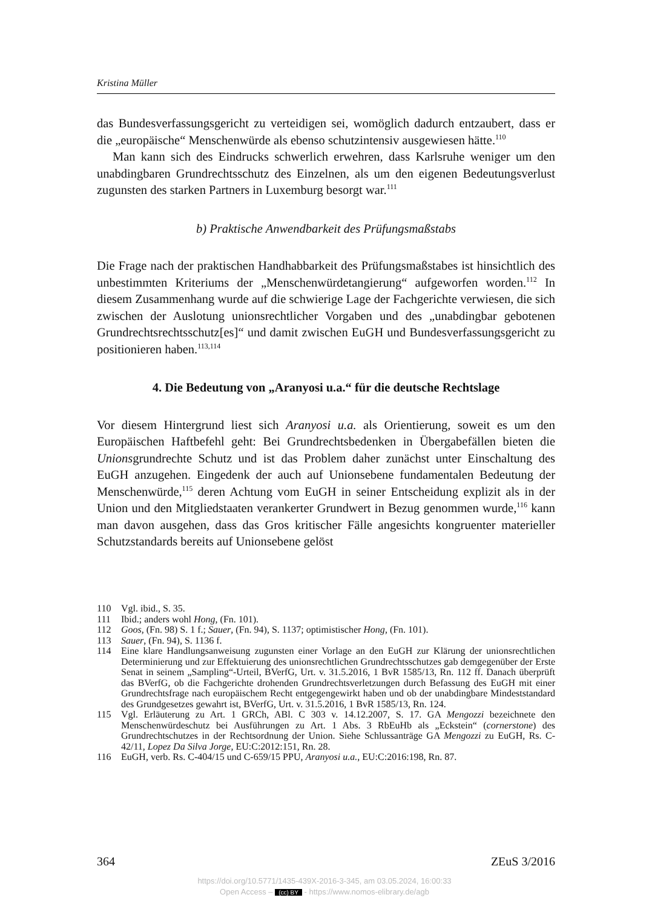Kristina Müller
das Bundesverfassungsgericht zu verteidigen sei, womöglich dadurch entzaubert, dass er die „europäische“ Menschenwürde als ebenso schutzintensiv ausgewiesen hätte.<sup>110</sup>
Man kann sich des Eindrucks schwerlich erwehren, dass Karlsruhe weniger um den unabdingbaren Grundrechtsschutz des Einzelnen, als um den eigenen Bedeutungsverlust zugunsten des starken Partners in Luxemburg besorgt war.<sup>111</sup>
b) Praktische Anwendbarkeit des Prüfungsmaßstabs
Die Frage nach der praktischen Handhabbarkeit des Prüfungsmaßstabes ist hinsichtlich des unbestimmten Kriteriums der „Menschenwürdetangierung“ aufgeworfen worden.<sup>112</sup> In diesem Zusammenhang wurde auf die schwierige Lage der Fachgerichte verwiesen, die sich zwischen der Auslotung unionsrechtlicher Vorgaben und des „unabdingbar gebotenen Grundrechtsrechtsschutz[es]“ und damit zwischen EuGH und Bundesverfassungsgericht zu positionieren haben.<sup>113,114</sup>
4. Die Bedeutung von „Aranyosi u.a.“ für die deutsche Rechtslage
Vor diesem Hintergrund liest sich Aranyosi u.a. als Orientierung, soweit es um den Europäischen Haftbefehl geht: Bei Grundrechtsbedenken in Übergabefällen bieten die Unionsgrundrechte Schutz und ist das Problem daher zunächst unter Einschaltung des EuGH anzugehen. Eingedenk der auch auf Unionsebene fundamentalen Bedeutung der Menschenwürde,<sup>115</sup> deren Achtung vom EuGH in seiner Entscheidung explizit als in der Union und den Mitgliedstaaten verankerter Grundwert in Bezug genommen wurde,<sup>116</sup> kann man davon ausgehen, dass das Gros kritischer Fälle angesichts kongruenter materieller Schutzstandards bereits auf Unionsebene gelöst
110 Vgl. ibid., S. 35.
111 Ibid.; anders wohl Hong, (Fn. 101).
112 Goos, (Fn. 98) S. 1 f.; Sauer, (Fn. 94), S. 1137; optimistischer Hong, (Fn. 101).
113 Sauer, (Fn. 94), S. 1136 f.
114 Eine klare Handlungsanweisung zugunsten einer Vorlage an den EuGH zur Klärung der unionsrechtlichen Determinierung und zur Effektuierung des unionsrechtlichen Grundrechtsschutzes gab demgegenüber der Erste Senat in seinem „Sampling“-Urteil, BVerfG, Urt. v. 31.5.2016, 1 BvR 1585/13, Rn. 112 ff. Danach überprüft das BVerfG, ob die Fachgerichte drohenden Grundrechtsverletzungen durch Befassung des EuGH mit einer Grundrechtsfrage nach europäischem Recht entgegengewirkt haben und ob der unabdingbare Mindeststandard des Grundgesetzes gewahrt ist, BVerfG, Urt. v. 31.5.2016, 1 BvR 1585/13, Rn. 124.
115 Vgl. Erläuterung zu Art. 1 GRCh, ABl. C 303 v. 14.12.2007, S. 17. GA Mengozzi bezeichnete den Menschenwürdeschutz bei Ausführungen zu Art. 1 Abs. 3 RbEuHb als „Eckstein“ (cornerstone) des Grundrechtschutzes in der Rechtsordnung der Union. Siehe Schlussanträge GA Mengozzi zu EuGH, Rs. C-42/11, Lopez Da Silva Jorge, EU:C:2012:151, Rn. 28.
116 EuGH, verb. Rs. C-404/15 und C-659/15 PPU, Aranyosi u.a., EU:C:2016:198, Rn. 87.
364 ZEuS 3/2016
https://doi.org/10.5771/1435-439X-2016-3-345, am 03.05.2024, 16:00:33
Open Access – (cc) BY - https://www.nomos-elibrary.de/agb